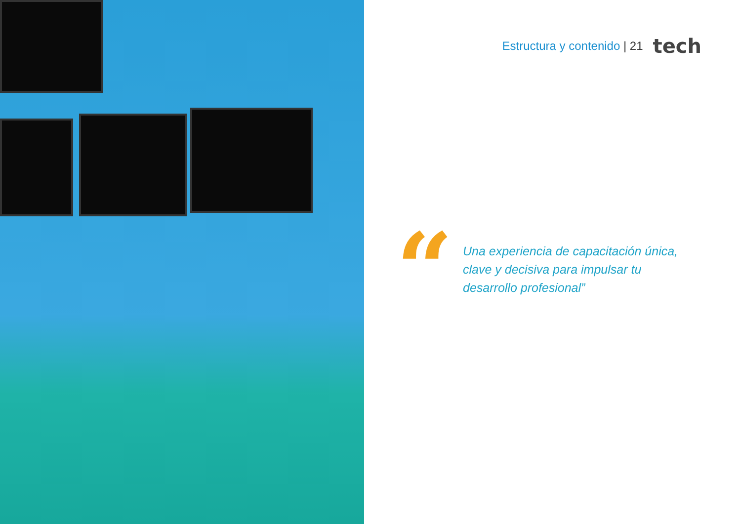Estructura y contenido | 21 tech
“
Una experiencia de capacitación única, clave y decisiva para impulsar tu desarrollo profesional”